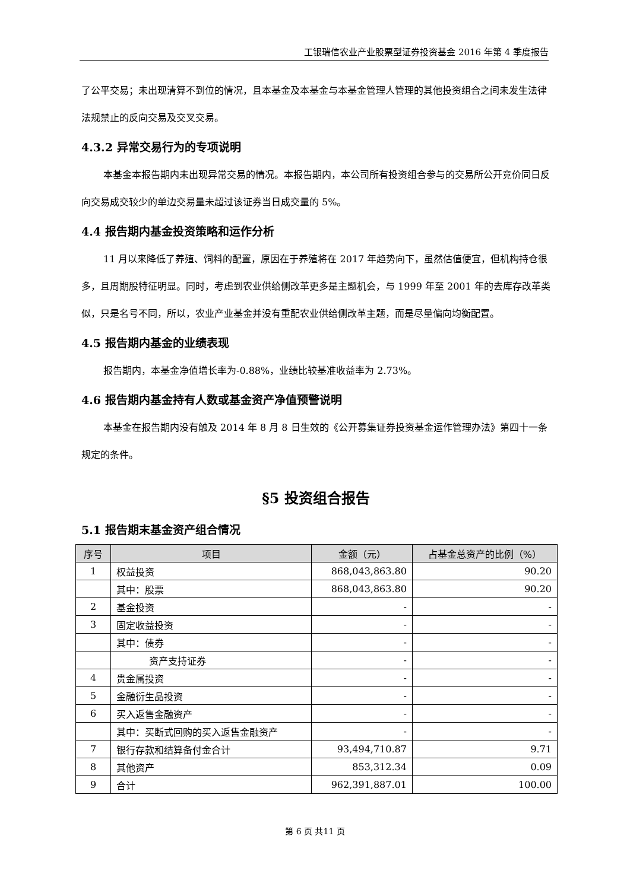工银瑞信农业产业股票型证券投资基金 2016 年第 4 季度报告
了公平交易；未出现清算不到位的情况，且本基金及本基金与本基金管理人管理的其他投资组合之间未发生法律法规禁止的反向交易及交叉交易。
4.3.2 异常交易行为的专项说明
本基金本报告期内未出现异常交易的情况。本报告期内，本公司所有投资组合参与的交易所公开竞价同日反向交易成交较少的单边交易量未超过该证券当日成交量的 5%。
4.4 报告期内基金投资策略和运作分析
11 月以来降低了养殖、饲料的配置，原因在于养殖将在 2017 年趋势向下，虽然估值便宜，但机构持仓很多，且周期股特征明显。同时，考虑到农业供给侧改革更多是主题机会，与 1999 年至 2001 年的去库存改革类似，只是名号不同，所以，农业产业基金并没有重配农业供给侧改革主题，而是尽量偏向均衡配置。
4.5 报告期内基金的业绩表现
报告期内，本基金净值增长率为-0.88%，业绩比较基准收益率为 2.73%。
4.6 报告期内基金持有人数或基金资产净值预警说明
本基金在报告期内没有触及 2014 年 8 月 8 日生效的《公开募集证券投资基金运作管理办法》第四十一条规定的条件。
§5 投资组合报告
5.1 报告期末基金资产组合情况
| 序号 | 项目 | 金额（元） | 占基金总资产的比例（%） |
| --- | --- | --- | --- |
| 1 | 权益投资 | 868,043,863.80 | 90.20 |
| | 其中：股票 | 868,043,863.80 | 90.20 |
| 2 | 基金投资 | - | - |
| 3 | 固定收益投资 | - | - |
| | 其中：债券 | - | - |
| | 资产支持证券 | - | - |
| 4 | 贵金属投资 | - | - |
| 5 | 金融衍生品投资 | - | - |
| 6 | 买入返售金融资产 | - | - |
| | 其中：买断式回购的买入返售金融资产 | - | - |
| 7 | 银行存款和结算备付金合计 | 93,494,710.87 | 9.71 |
| 8 | 其他资产 | 853,312.34 | 0.09 |
| 9 | 合计 | 962,391,887.01 | 100.00 |
第 6 页 共11 页